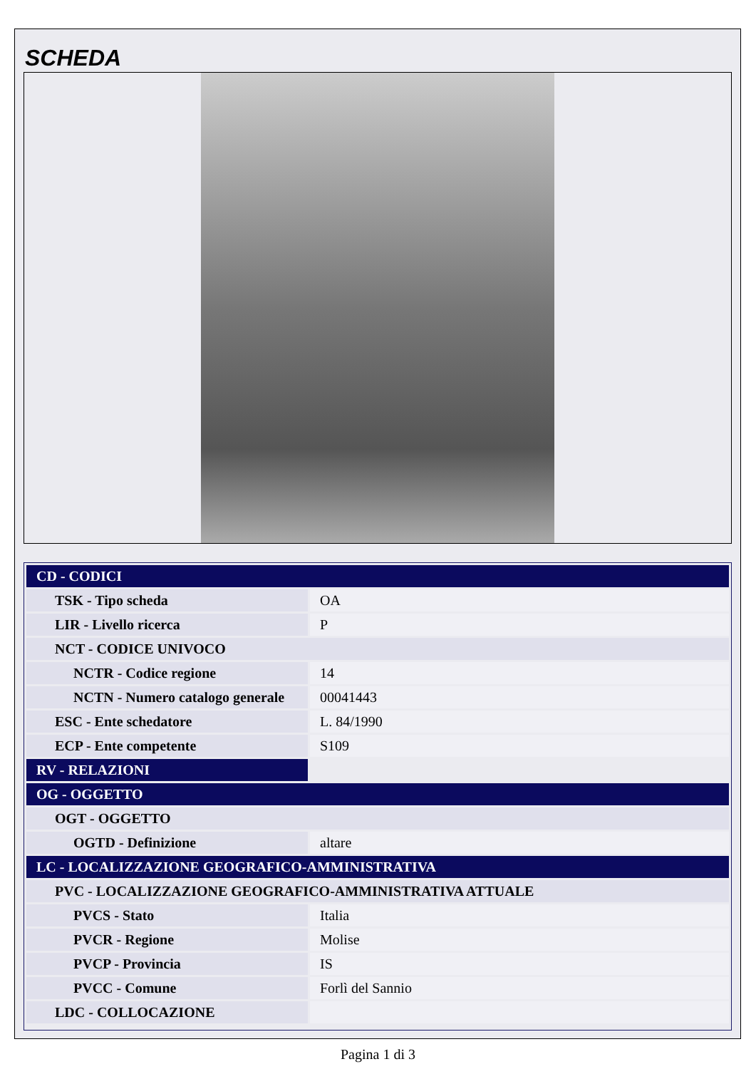SCHEDA
| CD - CODICI | |
| TSK - Tipo scheda | OA |
| LIR - Livello ricerca | P |
| NCT - CODICE UNIVOCO | |
| NCTR - Codice regione | 14 |
| NCTN - Numero catalogo generale | 00041443 |
| ESC - Ente schedatore | L. 84/1990 |
| ECP - Ente competente | S109 |
| RV - RELAZIONI | |
| OG - OGGETTO | |
| OGT - OGGETTO | |
| OGTD - Definizione | altare |
| LC - LOCALIZZAZIONE GEOGRAFICO-AMMINISTRATIVA | |
| PVC - LOCALIZZAZIONE GEOGRAFICO-AMMINISTRATIVA ATTUALE | |
| PVCS - Stato | Italia |
| PVCR - Regione | Molise |
| PVCP - Provincia | IS |
| PVCC - Comune | Forlì del Sannio |
| LDC - COLLOCAZIONE | |
Pagina 1 di 3